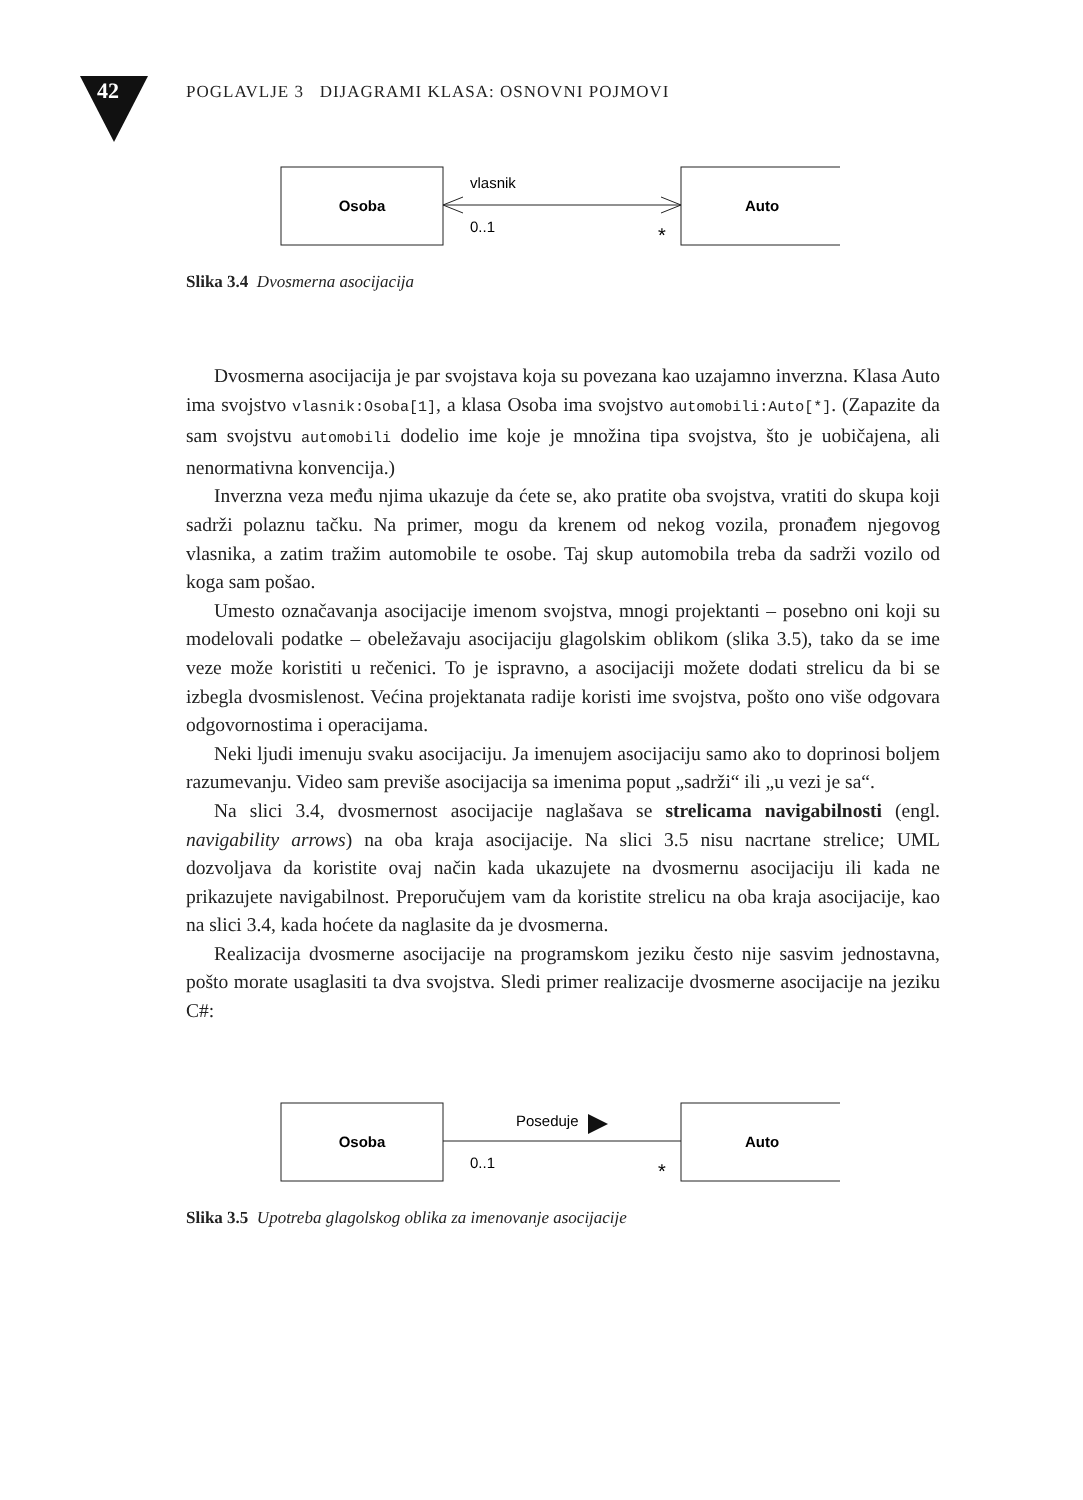42
POGLAVLJE 3 DIJAGRAMI KLASA: OSNOVNI POJMOVI
Osoba
Auto
vlasnik
0..1
*
Slika 3.4 Dvosmerna asocijacija
Dvosmerna asocijacija je par svojstava koja su povezana kao uzajamno inverzna. Klasa Auto ima svojstvo vlasnik:Osoba[1], a klasa Osoba ima svojstvo automobili:Auto[*]. (Zapazite da sam svojstvu automobili dodelio ime koje je množina tipa svojstva, što je uobičajena, ali nenormativna konvencija.)
Inverzna veza među njima ukazuje da ćete se, ako pratite oba svojstva, vratiti do skupa koji sadrži polaznu tačku. Na primer, mogu da krenem od nekog vozila, pronađem njegovog vlasnika, a zatim tražim automobile te osobe. Taj skup automobila treba da sadrži vozilo od koga sam pošao.
Umesto označavanja asocijacije imenom svojstva, mnogi projektanti – posebno oni koji su modelovali podatke – obeležavaju asocijaciju glagolskim oblikom (slika 3.5), tako da se ime veze može koristiti u rečenici. To je ispravno, a asocijaciji možete dodati strelicu da bi se izbegla dvosmislenost. Većina projektanata radije koristi ime svojstva, pošto ono više odgovara odgovornostima i operacijama.
Neki ljudi imenuju svaku asocijaciju. Ja imenujem asocijaciju samo ako to doprinosi boljem razumevanju. Video sam previše asocijacija sa imenima poput „sadrži“ ili „u vezi je sa“.
Na slici 3.4, dvosmernost asocijacije naglašava se strelicama navigabilnosti (engl. navigability arrows) na oba kraja asocijacije. Na slici 3.5 nisu nacrtane strelice; UML dozvoljava da koristite ovaj način kada ukazujete na dvosmernu asocijaciju ili kada ne prikazujete navigabilnost. Preporučujem vam da koristite strelicu na oba kraja asocijacije, kao na slici 3.4, kada hoćete da naglasite da je dvosmerna.
Realizacija dvosmerne asocijacije na programskom jeziku često nije sasvim jednostavna, pošto morate usaglasiti ta dva svojstva. Sledi primer realizacije dvosmerne asocijacije na jeziku C#:
Osoba
Auto
Poseduje
0..1
*
Slika 3.5 Upotreba glagolskog oblika za imenovanje asocijacije